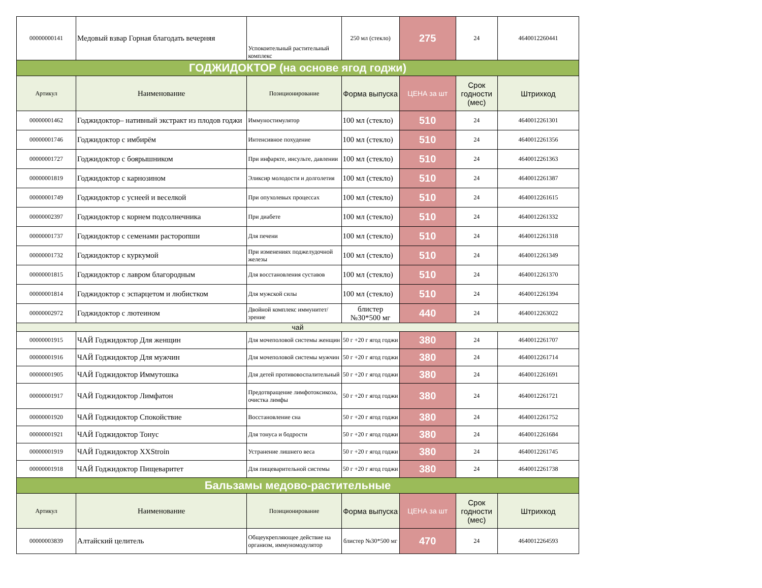| 00000000141 | Медовый взвар Горная благодать вечерняя | Успокоительный растительный комплекс | 250 мл (стекло) | 275 | 24 | 4640012260441 |
| ГОДЖИДОКТОР (на основе ягод годжи) | | | | | | |
| Артикул | Наименование | Позиционирование | Форма выпуска | ЦЕНА за шт | Срок годности (мес) | Штрихкод |
| 00000001462 | Годжидоктор– нативный экстракт из плодов годжи | Иммуностимулятор | 100 мл (стекло) | 510 | 24 | 4640012261301 |
| 00000001746 | Годжидоктор с имбирём | Интенсивное похудение | 100 мл (стекло) | 510 | 24 | 4640012261356 |
| 00000001727 | Годжидоктор с боярышником | При инфаркте, инсульте, давлении | 100 мл (стекло) | 510 | 24 | 4640012261363 |
| 00000001819 | Годжидоктор с карнозином | Эликсир молодости и долголетия | 100 мл (стекло) | 510 | 24 | 4640012261387 |
| 00000001749 | Годжидоктор с уснеей и веселкой | При опухолевых процессах | 100 мл (стекло) | 510 | 24 | 4640012261615 |
| 00000002397 | Годжидоктор с корнем подсолнечника | При диабете | 100 мл (стекло) | 510 | 24 | 4640012261332 |
| 00000001737 | Годжидоктор с семенами расторопши | Для печени | 100 мл (стекло) | 510 | 24 | 4640012261318 |
| 00000001732 | Годжидоктор с куркумой | При изменениях поджелудочной железы | 100 мл (стекло) | 510 | 24 | 4640012261349 |
| 00000001815 | Годжидоктор с лавром благородным | Для восстановления суставов | 100 мл (стекло) | 510 | 24 | 4640012261370 |
| 00000001814 | Годжидоктор с эспарцетом и любистком | Для мужской силы | 100 мл (стекло) | 510 | 24 | 4640012261394 |
| 00000002972 | Годжидоктор с лютеином | Двойной комплекс иммунитет/зрение | блистер №30*500 мг | 440 | 24 | 4640012263022 |
| чай | | | | | | |
| 00000001915 | ЧАЙ Годжидоктор Для женщин | Для мочеполовой системы женщин | 50 г +20 г ягод годжи | 380 | 24 | 4640012261707 |
| 00000001916 | ЧАЙ Годжидоктор Для мужчин | Для мочеполовой системы мужчин | 50 г +20 г ягод годжи | 380 | 24 | 4640012261714 |
| 00000001905 | ЧАЙ Годжидоктор Иммутошка | Для детей противовоспалительный | 50 г +20 г ягод годжи | 380 | 24 | 4640012261691 |
| 00000001917 | ЧАЙ Годжидоктор Лимфатон | Предотвращение лимфотоксикоза, очистка лимфы | 50 г +20 г ягод годжи | 380 | 24 | 4640012261721 |
| 00000001920 | ЧАЙ Годжидоктор Спокойствие | Восстановление сна | 50 г +20 г ягод годжи | 380 | 24 | 4640012261752 |
| 00000001921 | ЧАЙ Годжидоктор Тонус | Для тонуса и бодрости | 50 г +20 г ягод годжи | 380 | 24 | 4640012261684 |
| 00000001919 | ЧАЙ Годжидоктор XXStroin | Устранение лишнего веса | 50 г +20 г ягод годжи | 380 | 24 | 4640012261745 |
| 00000001918 | ЧАЙ Годжидоктор Пищеваритет | Для пищеварительной системы | 50 г +20 г ягод годжи | 380 | 24 | 4640012261738 |
| Бальзамы медово-растительные | | | | | | |
| Артикул | Наименование | Позиционирование | Форма выпуска | ЦЕНА за шт | Срок годности (мес) | Штрихкод |
| 00000003839 | Алтайский целитель | Общеукрепляющее действие на организм, иммуномодулятор | блистер №30*500 мг | 470 | 24 | 4640012264593 |